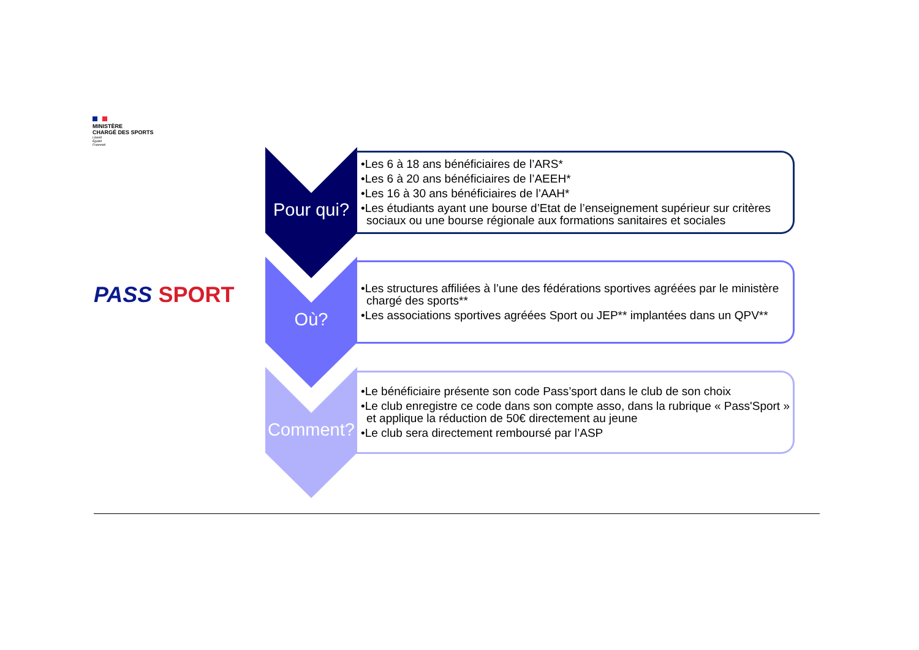MINISTÈRE
CHARGÉ DES SPORTS
Liberté
Égalité
Fraternité
PASS SPORT
Pour qui?
•Les 6 à 18 ans bénéficiaires de l’ARS*
•Les 6 à 20 ans bénéficiaires de l’AEEH*
•Les 16 à 30 ans bénéficiaires de l’AAH*
•Les étudiants ayant une bourse d’Etat de l’enseignement supérieur sur critères sociaux ou une bourse régionale aux formations sanitaires et sociales
Où?
•Les structures affiliées à l’une des fédérations sportives agréées par le ministère chargé des sports**
•Les associations sportives agréées Sport ou JEP** implantées dans un QPV**
Comment?
•Le bénéficiaire présente son code Pass’sport dans le club de son choix
•Le club enregistre ce code dans son compte asso, dans la rubrique « Pass'Sport » et applique la réduction de 50€ directement au jeune
•Le club sera directement remboursé par l’ASP